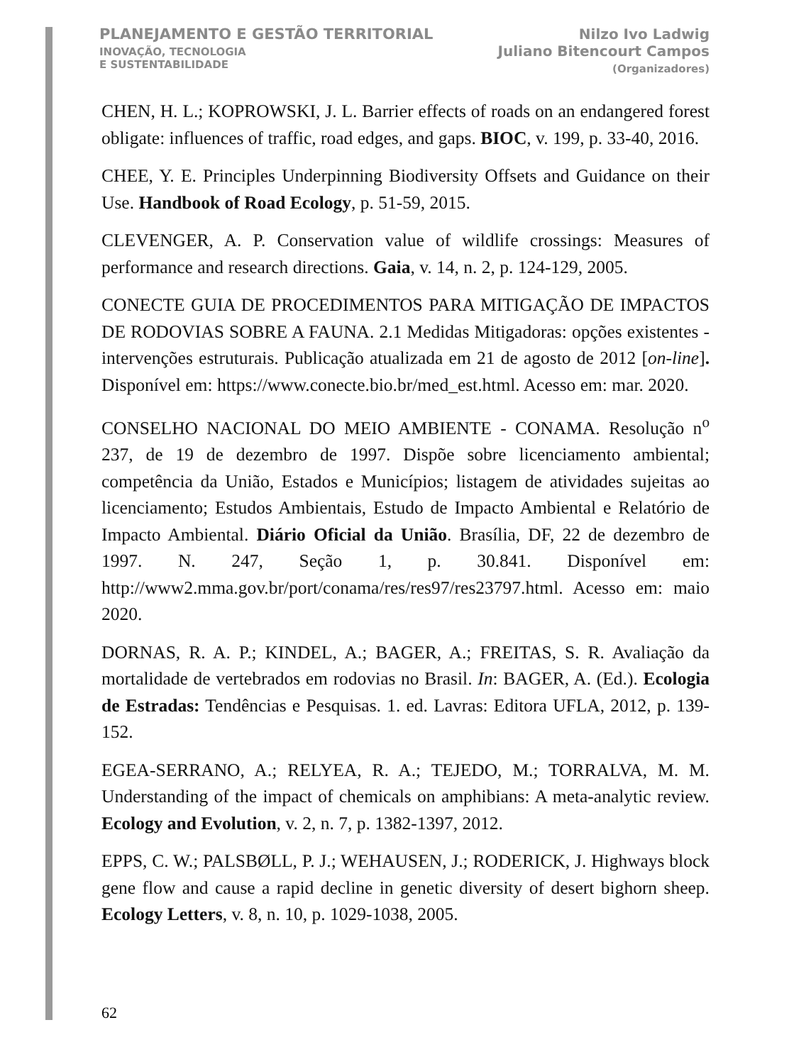PLANEJAMENTO E GESTÃO TERRITORIAL
INOVAÇÃO, TECNOLOGIA
E SUSTENTABILIDADE
Nilzo Ivo Ladwig
Juliano Bitencourt Campos
(Organizadores)
CHEN, H. L.; KOPROWSKI, J. L. Barrier effects of roads on an endangered forest obligate: influences of traffic, road edges, and gaps. BIOC, v. 199, p. 33-40, 2016.
CHEE, Y. E. Principles Underpinning Biodiversity Offsets and Guidance on their Use. Handbook of Road Ecology, p. 51-59, 2015.
CLEVENGER, A. P. Conservation value of wildlife crossings: Measures of performance and research directions. Gaia, v. 14, n. 2, p. 124-129, 2005.
CONECTE GUIA DE PROCEDIMENTOS PARA MITIGAÇÃO DE IMPACTOS DE RODOVIAS SOBRE A FAUNA. 2.1 Medidas Mitigadoras: opções existentes - intervenções estruturais. Publicação atualizada em 21 de agosto de 2012 [on-line]. Disponível em: https://www.conecte.bio.br/med_est.html. Acesso em: mar. 2020.
CONSELHO NACIONAL DO MEIO AMBIENTE - CONAMA. Resolução n<sup>o</sup> 237, de 19 de dezembro de 1997. Dispõe sobre licenciamento ambiental; competência da União, Estados e Municípios; listagem de atividades sujeitas ao licenciamento; Estudos Ambientais, Estudo de Impacto Ambiental e Relatório de Impacto Ambiental. Diário Oficial da União. Brasília, DF, 22 de dezembro de 1997. N. 247, Seção 1, p. 30.841. Disponível em: http://www2.mma.gov.br/port/conama/res/res97/res23797.html. Acesso em: maio 2020.
DORNAS, R. A. P.; KINDEL, A.; BAGER, A.; FREITAS, S. R. Avaliação da mortalidade de vertebrados em rodovias no Brasil. In: BAGER, A. (Ed.). Ecologia de Estradas: Tendências e Pesquisas. 1. ed. Lavras: Editora UFLA, 2012, p. 139-152.
EGEA-SERRANO, A.; RELYEA, R. A.; TEJEDO, M.; TORRALVA, M. M. Understanding of the impact of chemicals on amphibians: A meta-analytic review. Ecology and Evolution, v. 2, n. 7, p. 1382-1397, 2012.
EPPS, C. W.; PALSBØLL, P. J.; WEHAUSEN, J.; RODERICK, J. Highways block gene flow and cause a rapid decline in genetic diversity of desert bighorn sheep. Ecology Letters, v. 8, n. 10, p. 1029-1038, 2005.
62